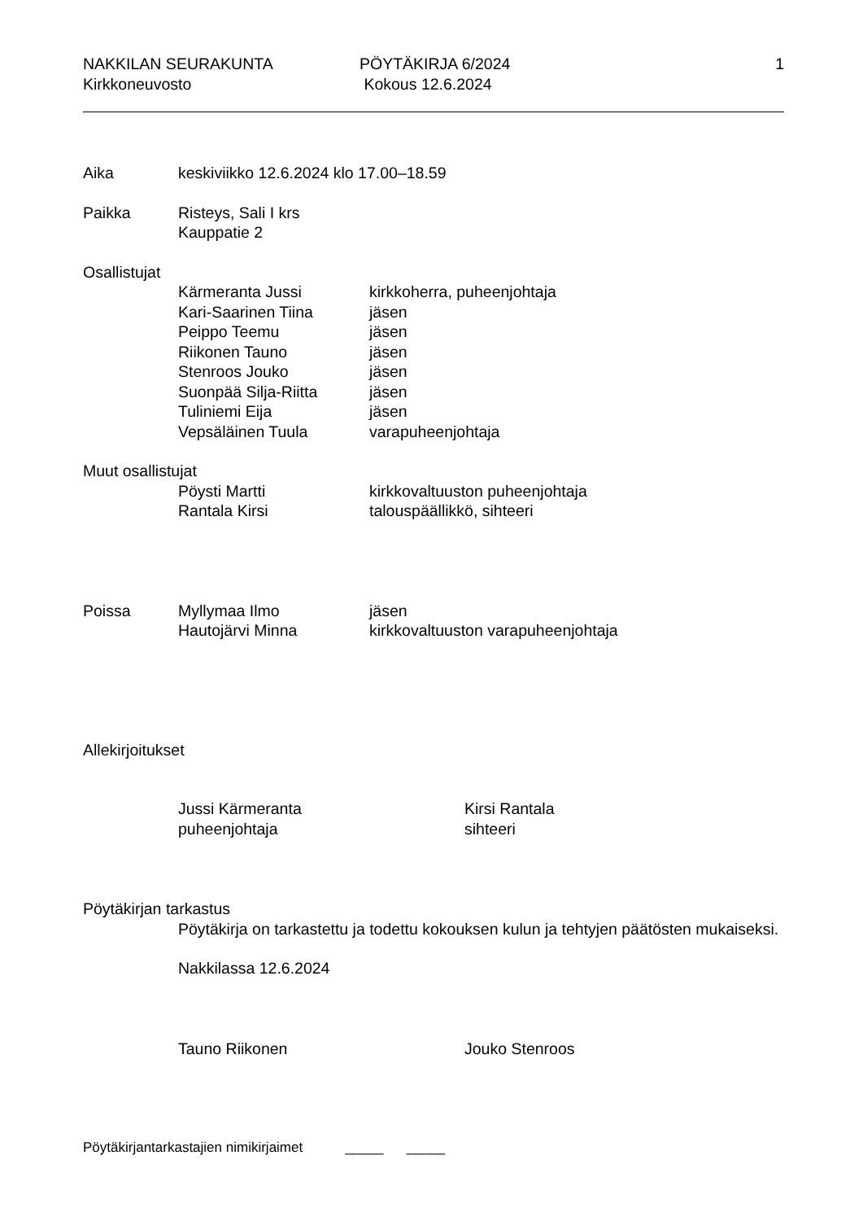NAKKILAN SEURAKUNTA
Kirkkoneuvosto
PÖYTÄKIRJA 6/2024
Kokous 12.6.2024
1
Aika
keskiviikko 12.6.2024 klo 17.00–18.59
Paikka
Risteys, Sali I krs
Kauppatie 2
Osallistujat
Kärmeranta Jussi
Kari-Saarinen Tiina
Peippo Teemu
Riikonen Tauno
Stenroos Jouko
Suonpää Silja-Riitta
Tuliniemi Eija
Vepsäläinen Tuula
kirkkoherra, puheenjohtaja
jäsen
jäsen
jäsen
jäsen
jäsen
jäsen
varapuheenjohtaja
Muut osallistujat
Pöysti Martti
Rantala Kirsi
kirkkovaltuuston puheenjohtaja
talouspäällikkö, sihteeri
Poissa
Myllymaa Ilmo
Hautojärvi Minna
jäsen
kirkkovaltuuston varapuheenjohtaja
Allekirjoitukset
Jussi Kärmeranta
puheenjohtaja
Kirsi Rantala
sihteeri
Pöytäkirjan tarkastus
Pöytäkirja on tarkastettu ja todettu kokouksen kulun ja tehtyjen päätösten mukaiseksi.
Nakkilassa 12.6.2024
Tauno Riikonen
Jouko Stenroos
Pöytäkirjantarkastajien nimikirjaimet _____ _____